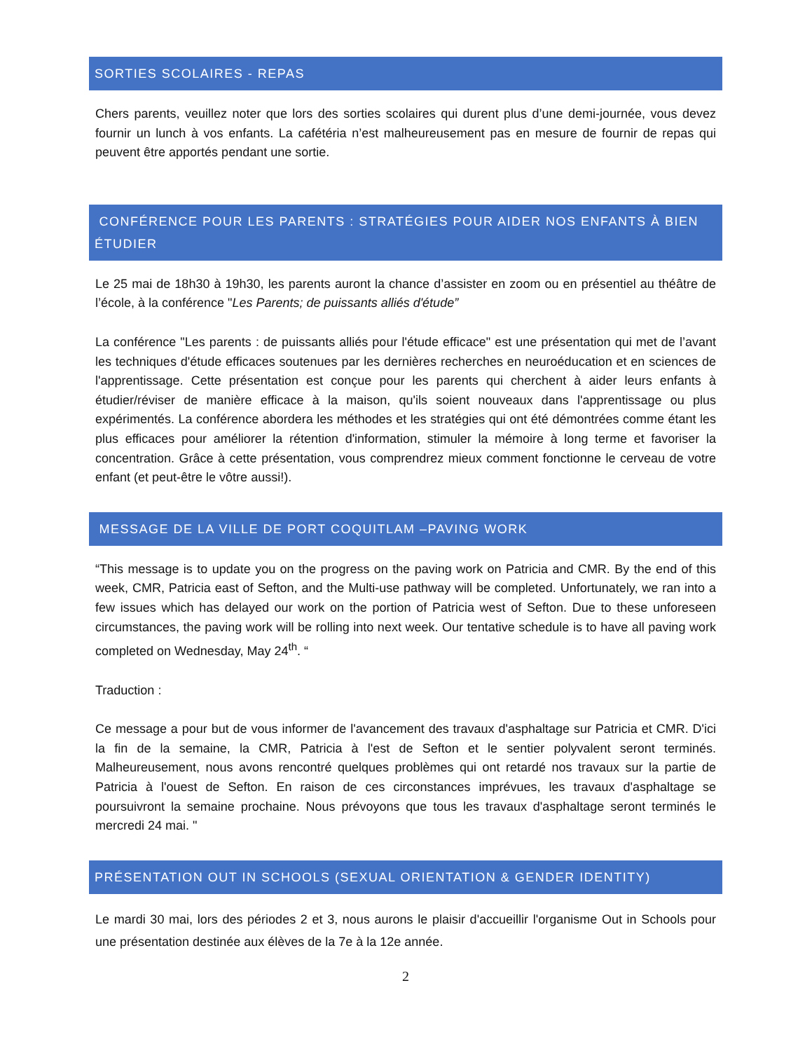SORTIES SCOLAIRES - REPAS
Chers parents, veuillez noter que lors des sorties scolaires qui durent plus d’une demi-journée, vous devez fournir un lunch à vos enfants. La cafétéria n’est malheureusement pas en mesure de fournir de repas qui peuvent être apportés pendant une sortie.
CONFÉRENCE POUR LES PARENTS : STRATÉGIES POUR AIDER NOS ENFANTS À BIEN ÉTUDIER
Le 25 mai de 18h30 à 19h30, les parents auront la chance d’assister en zoom ou en présentiel au théâtre de l’école, à la conférence "Les Parents; de puissants alliés d'étude”
La conférence "Les parents : de puissants alliés pour l'étude efficace" est une présentation qui met de l’avant les techniques d'étude efficaces soutenues par les dernières recherches en neuroéducation et en sciences de l'apprentissage. Cette présentation est conçue pour les parents qui cherchent à aider leurs enfants à étudier/réviser de manière efficace à la maison, qu'ils soient nouveaux dans l'apprentissage ou plus expérimentés. La conférence abordera les méthodes et les stratégies qui ont été démontrées comme étant les plus efficaces pour améliorer la rétention d'information, stimuler la mémoire à long terme et favoriser la concentration. Grâce à cette présentation, vous comprendrez mieux comment fonctionne le cerveau de votre enfant (et peut-être le vôtre aussi!).
MESSAGE DE LA VILLE DE PORT COQUITLAM –PAVING WORK
“This message is to update you on the progress on the paving work on Patricia and CMR. By the end of this week, CMR, Patricia east of Sefton, and the Multi-use pathway will be completed. Unfortunately, we ran into a few issues which has delayed our work on the portion of Patricia west of Sefton. Due to these unforeseen circumstances, the paving work will be rolling into next week. Our tentative schedule is to have all paving work completed on Wednesday, May 24<sup>th</sup>. “
Traduction :
Ce message a pour but de vous informer de l'avancement des travaux d'asphaltage sur Patricia et CMR. D'ici la fin de la semaine, la CMR, Patricia à l'est de Sefton et le sentier polyvalent seront terminés. Malheureusement, nous avons rencontré quelques problèmes qui ont retardé nos travaux sur la partie de Patricia à l'ouest de Sefton. En raison de ces circonstances imprévues, les travaux d'asphaltage se poursuivront la semaine prochaine. Nous prévoyons que tous les travaux d'asphaltage seront terminés le mercredi 24 mai. "
PRÉSENTATION OUT IN SCHOOLS (SEXUAL ORIENTATION & GENDER IDENTITY)
Le mardi 30 mai, lors des périodes 2 et 3, nous aurons le plaisir d'accueillir l'organisme Out in Schools pour une présentation destinée aux élèves de la 7e à la 12e année.
2